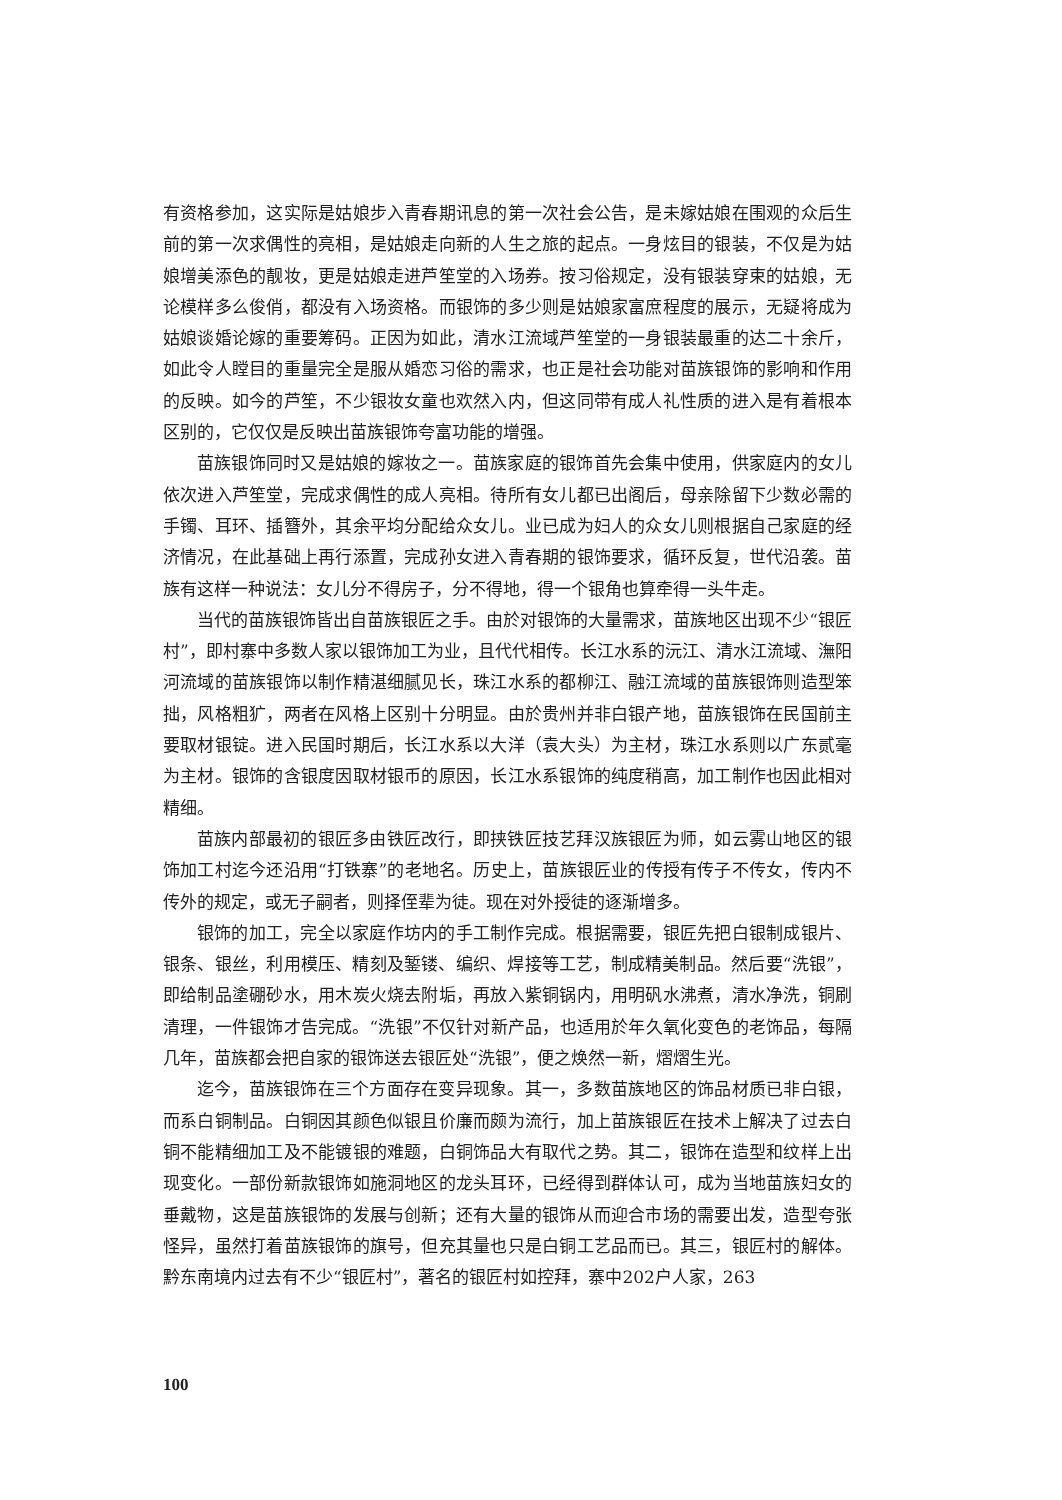有资格参加，这实际是姑娘步入青春期讯息的第一次社会公告，是未嫁姑娘在围观的众后生前的第一次求偶性的亮相，是姑娘走向新的人生之旅的起点。一身炫目的银装，不仅是为姑娘增美添色的靓妆，更是姑娘走进芦笙堂的入场券。按习俗规定，没有银装穿束的姑娘，无论模样多么俊俏，都没有入场资格。而银饰的多少则是姑娘家富庶程度的展示，无疑将成为姑娘谈婚论嫁的重要筹码。正因为如此，清水江流域芦笙堂的一身银装最重的达二十余斤，如此令人瞠目的重量完全是服从婚恋习俗的需求，也正是社会功能对苗族银饰的影响和作用的反映。如今的芦笙，不少银妆女童也欢然入内，但这同带有成人礼性质的进入是有着根本区别的，它仅仅是反映出苗族银饰夸富功能的增强。
苗族银饰同时又是姑娘的嫁妆之一。苗族家庭的银饰首先会集中使用，供家庭内的女儿依次进入芦笙堂，完成求偶性的成人亮相。待所有女儿都已出阁后，母亲除留下少数必需的手镯、耳环、插簪外，其余平均分配给众女儿。业已成为妇人的众女儿则根据自己家庭的经济情况，在此基础上再行添置，完成孙女进入青春期的银饰要求，循环反复，世代沿袭。苗族有这样一种说法：女儿分不得房子，分不得地，得一个银角也算牵得一头牛走。
当代的苗族银饰皆出自苗族银匠之手。由於对银饰的大量需求，苗族地区出现不少“银匠村”，即村寨中多数人家以银饰加工为业，且代代相传。长江水系的沅江、清水江流域、潕阳河流域的苗族银饰以制作精湛细腻见长，珠江水系的都柳江、融江流域的苗族银饰则造型笨拙，风格粗犷，两者在风格上区别十分明显。由於贵州并非白银产地，苗族银饰在民国前主要取材银锭。进入民国时期后，长江水系以大洋（袁大头）为主材，珠江水系则以广东贰毫为主材。银饰的含银度因取材银币的原因，长江水系银饰的纯度稍高，加工制作也因此相对精细。
苗族内部最初的银匠多由铁匠改行，即挟铁匠技艺拜汉族银匠为师，如云雾山地区的银饰加工村迄今还沿用“打铁寨”的老地名。历史上，苗族银匠业的传授有传子不传女，传内不传外的规定，或无子嗣者，则择侄辈为徒。现在对外授徒的逐渐增多。
银饰的加工，完全以家庭作坊内的手工制作完成。根据需要，银匠先把白银制成银片、银条、银丝，利用模压、精刻及錾镂、编织、焊接等工艺，制成精美制品。然后要“洗银”，即给制品塗硼砂水，用木炭火烧去附垢，再放入紫铜锅内，用明矾水沸煮，清水净洗，铜刷清理，一件银饰才告完成。“洗银”不仅针对新产品，也适用於年久氧化变色的老饰品，每隔几年，苗族都会把自家的银饰送去银匠处“洗银”，便之焕然一新，熠熠生光。
迄今，苗族银饰在三个方面存在变异现象。其一，多数苗族地区的饰品材质已非白银，而系白铜制品。白铜因其颜色似银且价廉而颇为流行，加上苗族银匠在技术上解决了过去白铜不能精细加工及不能镀银的难题，白铜饰品大有取代之势。其二，银饰在造型和纹样上出现变化。一部份新款银饰如施洞地区的龙头耳环，已经得到群体认可，成为当地苗族妇女的垂戴物，这是苗族银饰的发展与创新；还有大量的银饰从而迎合市场的需要出发，造型夸张怪异，虽然打着苗族银饰的旗号，但充其量也只是白铜工艺品而已。其三，银匠村的解体。黔东南境内过去有不少“银匠村”，著名的银匠村如控拜，寨中202户人家，263
100